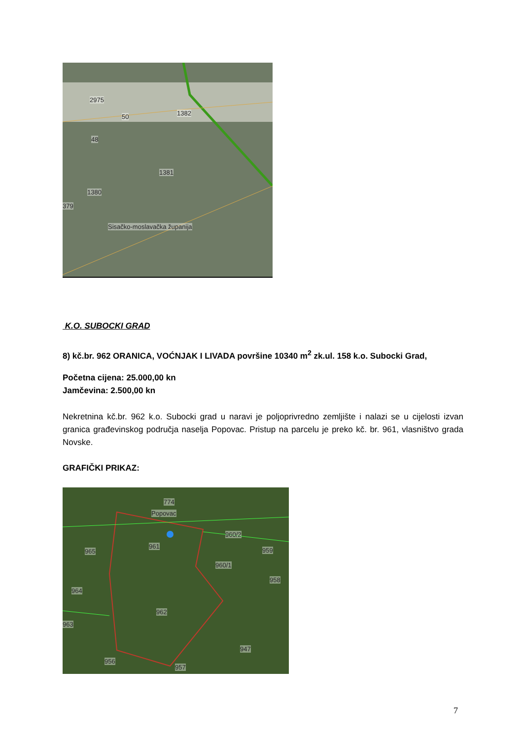2975
50 1382
48
1381
1380
379
Sisačko-moslavačka županija
K.O. SUBOCKI GRAD
8) kč.br. 962 ORANICA, VOĆNJAK I LIVADA površine 10340 m<sup>2</sup> zk.ul. 158 k.o. Subocki Grad,
Početna cijena: 25.000,00 kn
Jamčevina: 2.500,00 kn
Nekretnina kč.br. 962 k.o. Subocki grad u naravi je poljoprivredno zemljište i nalazi se u cijelosti izvan granica građevinskog područja naselja Popovac. Pristup na parcelu je preko kč. br. 961, vlasništvo grada Novske.
GRAFIČKI PRIKAZ:
774
Popovac
960/2
961
965 959
960/1
958
964
962
963
947
956
957
7